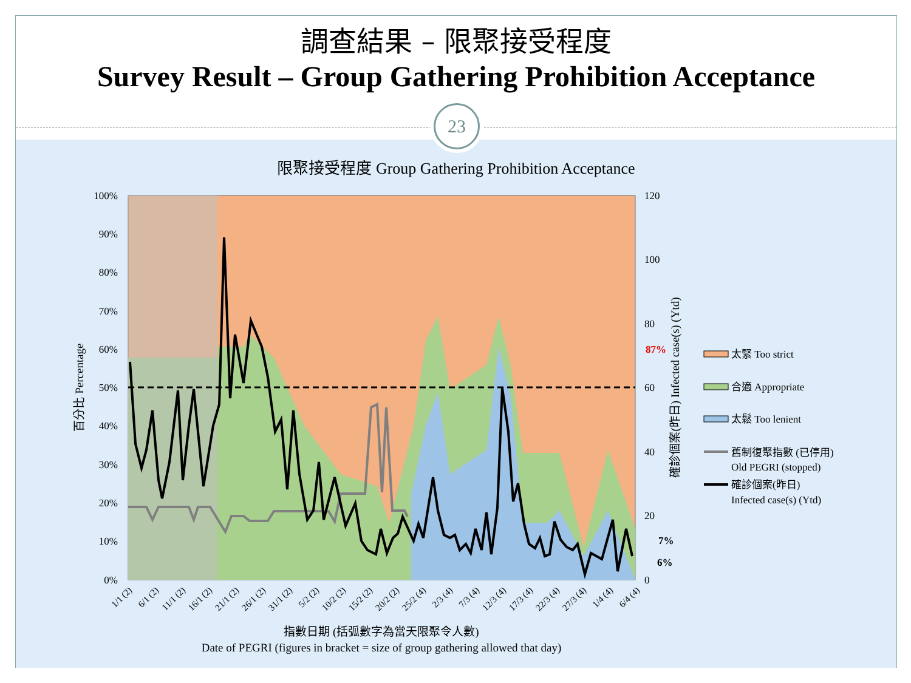調查結果 – 限聚接受程度
Survey Result – Group Gathering Prohibition Acceptance
23
限聚接受程度 Group Gathering Prohibition Acceptance
100%
90%
80%
70%
60%
50%
40%
30%
20%
10%
0%
120
100
80
60
40
20
0
87%
7%
6%
百分比 Percentage
確診個案(昨日) Infected case(s) (Ytd)
1/1 (2)
6/1 (2)
11/1 (2)
16/1 (2)
21/1 (2)
26/1 (2)
31/1 (2)
5/2 (2)
10/2 (2)
15/2 (2)
20/2 (2)
25/2 (4)
2/3 (4)
7/3 (4)
12/3 (4)
17/3 (4)
22/3 (4)
27/3 (4)
1/4 (4)
6/4 (4)
指數日期 (括弧數字為當天限聚令人數)
Date of PEGRI (figures in bracket = size of group gathering allowed that day)
太緊 Too strict
合適 Appropriate
太鬆 Too lenient
舊制復聚指數 (已停用)
Old PEGRI (stopped)
確診個案(昨日)
Infected case(s) (Ytd)